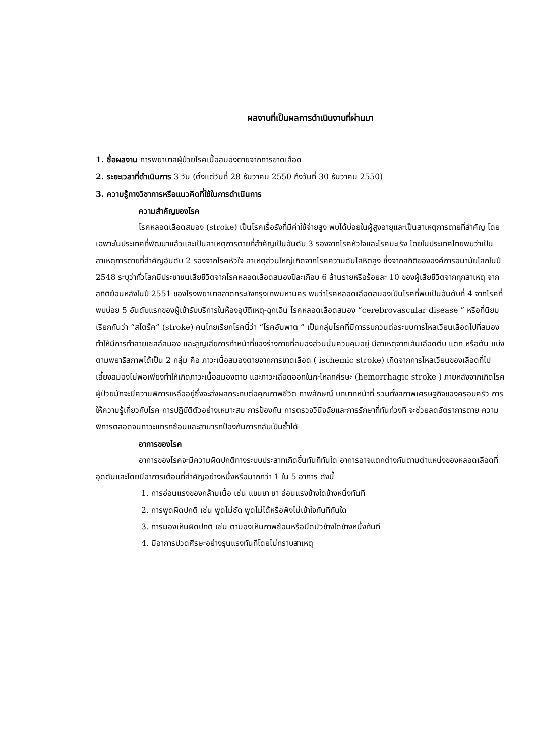ผลงานที่เป็นผลการดำเนินงานที่ผ่านมา
1. ชื่อผลงาน การพยาบาลผู้ป่วยโรคเนื้อสมองตายจากการขาดเลือด
2. ระยะเวลาที่ดำเนินการ 3 วัน (ตั้งแต่วันที่ 28 ธันวาคม 2550 ถึงวันที่ 30 ธันวาคม 2550)
3. ความรู้ทางวิชาการหรือแนวคิดที่ใช้ในการดำเนินการ
ความสำคัญของโรค
โรคหลอดเลือดสมอง (stroke) เป็นโรคเรื้อรังที่มีค่าใช้จ่ายสูง พบได้บ่อยในผู้สูงอายุและเป็นสาเหตุการตายที่สำคัญ โดยเฉพาะในประเทศที่พัฒนาแล้วและเป็นสาเหตุการตายที่สำคัญเป็นอันดับ 3 รองจากโรคหัวใจและโรคมะเร็ง โดยในประเทศไทยพบว่าเป็นสาเหตุการตายที่สำคัญอันดับ 2 รองจากโรคหัวใจ สาเหตุส่วนใหญ่เกิดจากโรคความดันโลหิตสูง ซึ่งจากสถิติขององค์การอนามัยโลกในปี 2548 ระบุว่าทั่วโลกมีประชาชนเสียชีวิตจากโรคหลอดเลือดสมองปีละเกือบ 6 ล้านรายหรือร้อยละ 10 ของผู้เสียชีวิตจากทุกสาเหตุ จากสถิติย้อนหลังในปี 2551 ของโรงพยาบาลลาดกระบังกรุงเทพมหานคร พบว่าโรคหลอดเลือดสมองเป็นโรคที่พบเป็นอันดับที่ 4 จากโรคที่พบบ่อย 5 อันดับแรกของผู้เข้ารับบริการในห้องอุบัติเหตุ-ฉุกเฉิน โรคหลอดเลือดสมอง “cerebrovascular disease ” หรือที่นิยมเรียกกันว่า “สโตร๊ค” (stroke) คนไทยเรียกโรคนี้ว่า “โรคอัมพาต ” เป็นกลุ่มโรคที่มีการรบกวนต่อระบบการไหลเวียนเลือดไปที่สมอง ทำให้มีการทำลายเซลล์สมอง และสูญเสียการทำหน้าที่ของร่างกายที่สมองส่วนนั้นควบคุมอยู่ มีสาเหตุจากเส้นเลือดตีบ แตก หรือตัน แบ่งตามพยาธิสภาพได้เป็น 2 กลุ่ม คือ ภาวะเนื้อสมองตายจากการขาดเลือด ( ischemic stroke) เกิดจากการไหลเวียนของเลือดที่ไปเลี้ยงสมองไม่พอเพียงทำให้เกิดภาวะเนื้อสมองตาย และภาวะเลือดออกในกะโหลกศีรษะ (hemorrhagic stroke ) ภายหลังจากเกิดโรคผู้ป่วยมักจะมีความพิการเหลืออยู่ซึ่งจะส่งผลกระทบต่อคุณภาพชีวิต ภาพลักษณ์ บทบาทหน้าที่ รวมทั้งสภาพเศรษฐกิจของครอบครัว การให้ความรู้เกี่ยวกับโรค การปฏิบัติตัวอย่างเหมาะสม การป้องกัน การตรวจวินิจฉัยและการรักษาที่ทันท่วงที จะช่วยลดอัตราการตาย ความพิการตลอดจนภาวะแทรกซ้อนและสามารถป้องกันการกลับเป็นซ้ำได้
อาการของโรค
อาการของโรคจะมีความผิดปกติทางระบบประสาทเกิดขึ้นทันทีทันใด อาการอาจแตกต่างกันตามตำแหน่งของหลอดเลือดที่อุดตันและโดยมีอาการเตือนที่สำคัญอย่างหนึ่งหรือมากกว่า 1 ใน 5 อาการ ดังนี้
1. การอ่อนแรงของกล้ามเนื้อ เช่น แขนขา ชา อ่อนแรงข้างใดข้างหนึ่งทันที
2. การพูดผิดปกติ เช่น พูดไม่ชัด พูดไม่ได้หรือฟังไม่เข้าใจทันทีทันใด
3. การมองเห็นผิดปกติ เช่น ตามองเห็นภาพซ้อนหรือมืดมัวข้างใดข้างหนึ่งทันที
4. มีอาการปวดศีรษะอย่างรุนแรงทันทีโดยไม่ทราบสาเหตุ